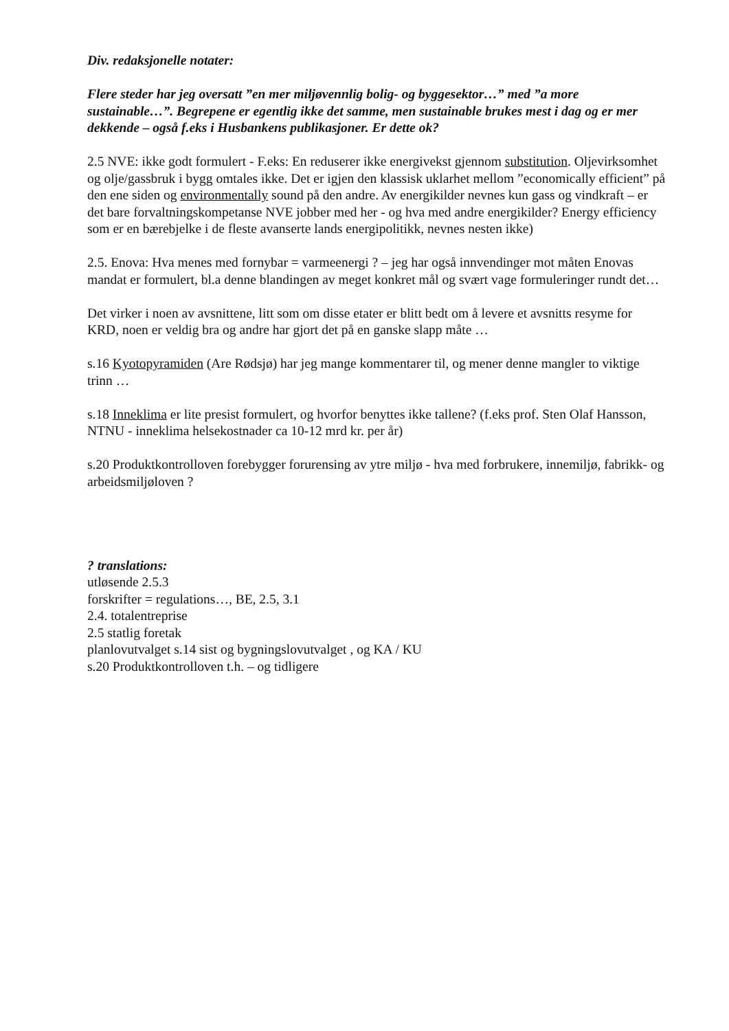Div. redaksjonelle notater:
Flere steder har jeg oversatt ”en mer miljøvennlig bolig- og byggesektor…” med ”a more sustainable…”. Begrepene er egentlig ikke det samme, men sustainable brukes mest i dag og er mer dekkende – også f.eks i Husbankens publikasjoner. Er dette ok?
2.5 NVE: ikke godt formulert - F.eks: En reduserer ikke energivekst gjennom substitution. Oljevirksomhet og olje/gassbruk i bygg omtales ikke. Det er igjen den klassisk uklarhet mellom ”economically efficient” på den ene siden og environmentally sound på den andre. Av energikilder nevnes kun gass og vindkraft – er det bare forvaltningskompetanse NVE jobber med her - og hva med andre energikilder? Energy efficiency som er en bærebjelke i de fleste avanserte lands energipolitikk, nevnes nesten ikke)
2.5. Enova: Hva menes med fornybar = varmeenergi ? – jeg har også innvendinger mot måten Enovas mandat er formulert, bl.a denne blandingen av meget konkret mål og svært vage formuleringer rundt det…
Det virker i noen av avsnittene, litt som om disse etater er blitt bedt om å levere et avsnitts resyme for KRD, noen er veldig bra og andre har gjort det på en ganske slapp måte …
s.16 Kyotopyramiden (Are Rødsjø) har jeg mange kommentarer til, og mener denne mangler to viktige trinn …
s.18 Inneklima er lite presist formulert, og hvorfor benyttes ikke tallene? (f.eks prof. Sten Olaf Hansson, NTNU - inneklima helsekostnader ca 10-12 mrd kr. per år)
s.20 Produktkontrolloven forebygger forurensing av ytre miljø - hva med forbrukere, innemiljø, fabrikk- og arbeidsmiljøloven ?
? translations:
utløsende 2.5.3
forskrifter = regulations…, BE, 2.5, 3.1
2.4. totalentreprise
2.5 statlig foretak
planlovutvalget s.14 sist og bygningslovutvalget , og KA / KU
s.20 Produktkontrolloven t.h. – og tidligere